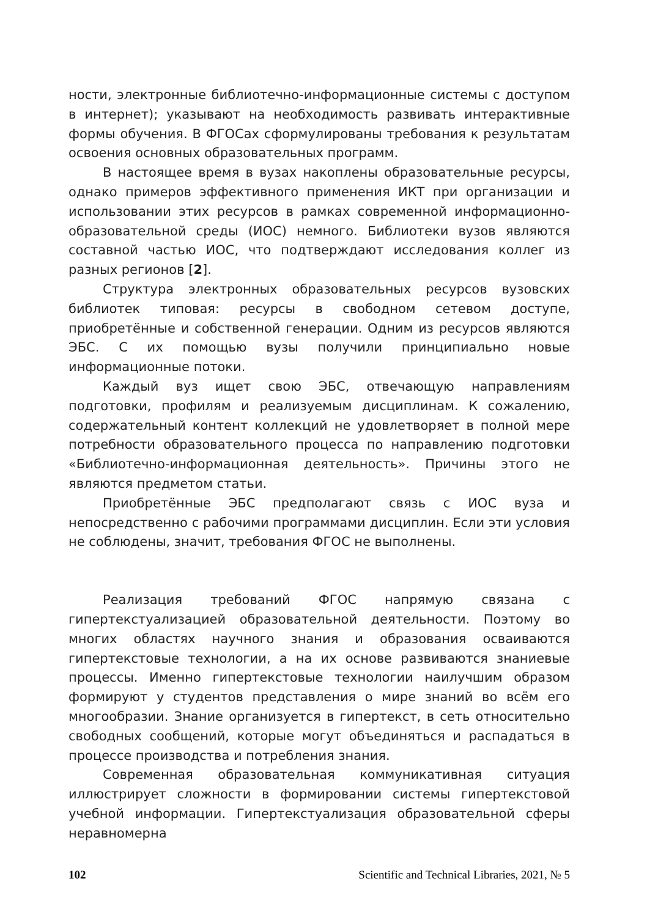ности, электронные библиотечно-информационные системы с доступом в интернет); указывают на необходимость развивать интерактивные формы обучения. В ФГОСах сформулированы требования к результатам освоения основных образовательных программ.
В настоящее время в вузах накоплены образовательные ресурсы, однако примеров эффективного применения ИКТ при организации и использовании этих ресурсов в рамках современной информационно-образовательной среды (ИОС) немного. Библиотеки вузов являются составной частью ИОС, что подтверждают исследования коллег из разных регионов [2].
Структура электронных образовательных ресурсов вузовских библиотек типовая: ресурсы в свободном сетевом доступе, приобретённые и собственной генерации. Одним из ресурсов являются ЭБС. С их помощью вузы получили принципиально новые информационные потоки.
Каждый вуз ищет свою ЭБС, отвечающую направлениям подготовки, профилям и реализуемым дисциплинам. К сожалению, содержательный контент коллекций не удовлетворяет в полной мере потребности образовательного процесса по направлению подготовки «Библиотечно-информационная деятельность». Причины этого не являются предметом статьи.
Приобретённые ЭБС предполагают связь с ИОС вуза и непосредственно с рабочими программами дисциплин. Если эти условия не соблюдены, значит, требования ФГОС не выполнены.
Реализация требований ФГОС напрямую связана с гипертекстуализацией образовательной деятельности. Поэтому во многих областях научного знания и образования осваиваются гипертекстовые технологии, а на их основе развиваются знаниевые процессы. Именно гипертекстовые технологии наилучшим образом формируют у студентов представления о мире знаний во всём его многообразии. Знание организуется в гипертекст, в сеть относительно свободных сообщений, которые могут объединяться и распадаться в процессе производства и потребления знания.
Современная образовательная коммуникативная ситуация иллюстрирует сложности в формировании системы гипертекстовой учебной информации. Гипертекстуализация образовательной сферы неравномерна
102 Scientific and Technical Libraries, 2021, № 5